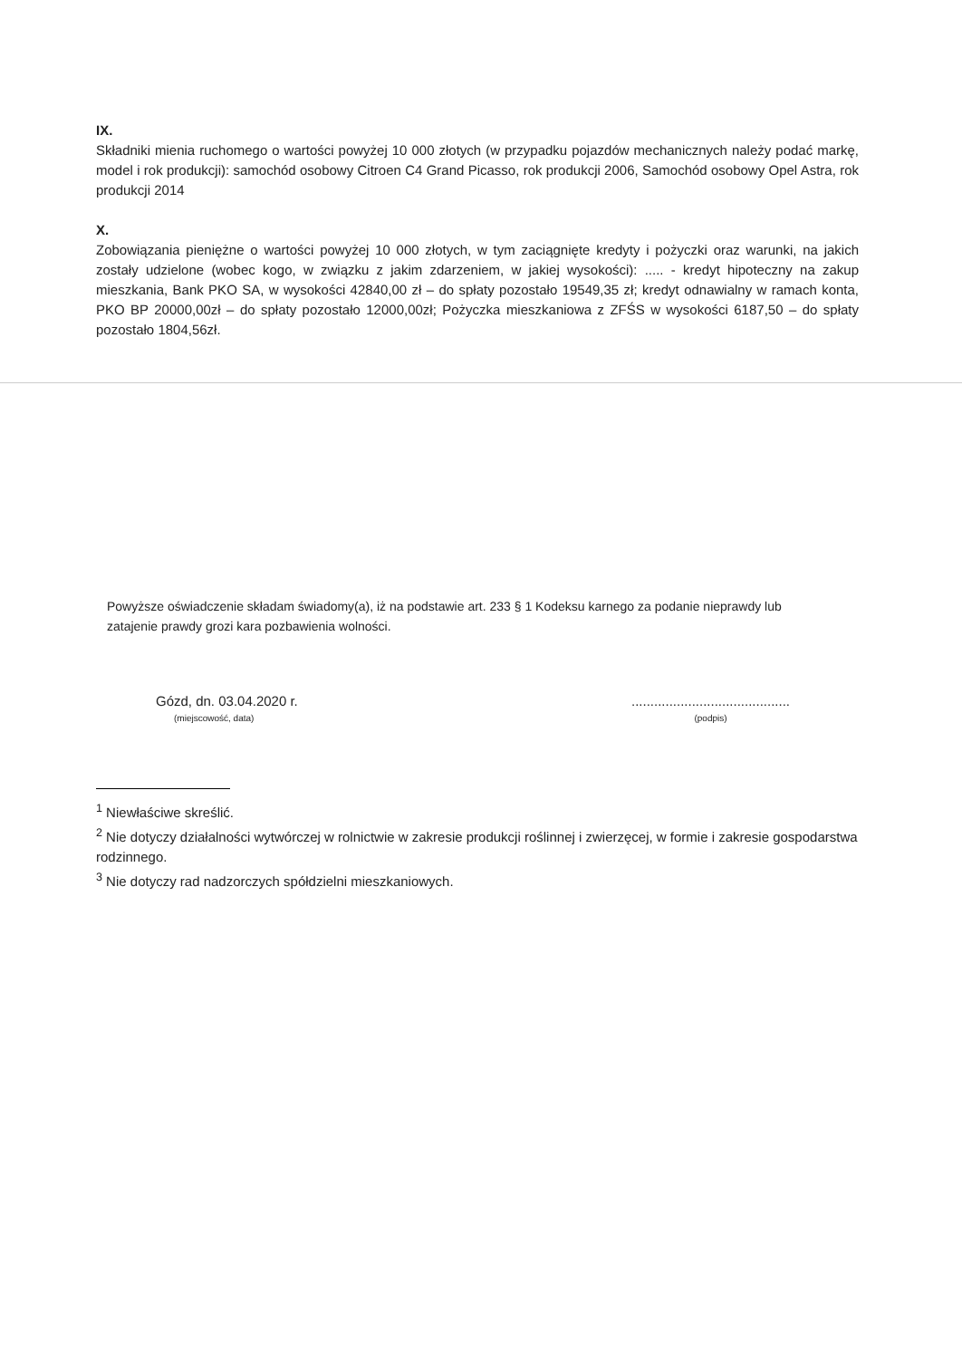IX.
Składniki mienia ruchomego o wartości powyżej 10 000 złotych (w przypadku pojazdów mechanicznych należy podać markę, model i rok produkcji): samochód osobowy Citroen C4 Grand Picasso, rok produkcji 2006, Samochód osobowy Opel Astra, rok produkcji 2014
X.
Zobowiązania pieniężne o wartości powyżej 10 000 złotych, w tym zaciągnięte kredyty i pożyczki oraz warunki, na jakich zostały udzielone (wobec kogo, w związku z jakim zdarzeniem, w jakiej wysokości): ..... - kredyt hipoteczny na zakup mieszkania, Bank PKO SA, w wysokości 42840,00 zł – do spłaty pozostało 19549,35 zł; kredyt odnawialny w ramach konta, PKO BP 20000,00zł – do spłaty pozostało 12000,00zł; Pożyczka mieszkaniowa z ZFŚS w wysokości 6187,50 – do spłaty pozostało 1804,56zł.
Powyższe oświadczenie składam świadomy(a), iż na podstawie art. 233 § 1 Kodeksu karnego za podanie nieprawdy lub zatajenie prawdy grozi kara pozbawienia wolności.
Gózd, dn. 03.04.2020 r.
(miejscowość, data)
..........................................
(podpis)
<sup>1</sup> Niewłaściwe skreślić.
<sup>2</sup> Nie dotyczy działalności wytwórczej w rolnictwie w zakresie produkcji roślinnej i zwierzęcej, w formie i zakresie gospodarstwa rodzinnego.
<sup>3</sup> Nie dotyczy rad nadzorczych spółdzielni mieszkaniowych.